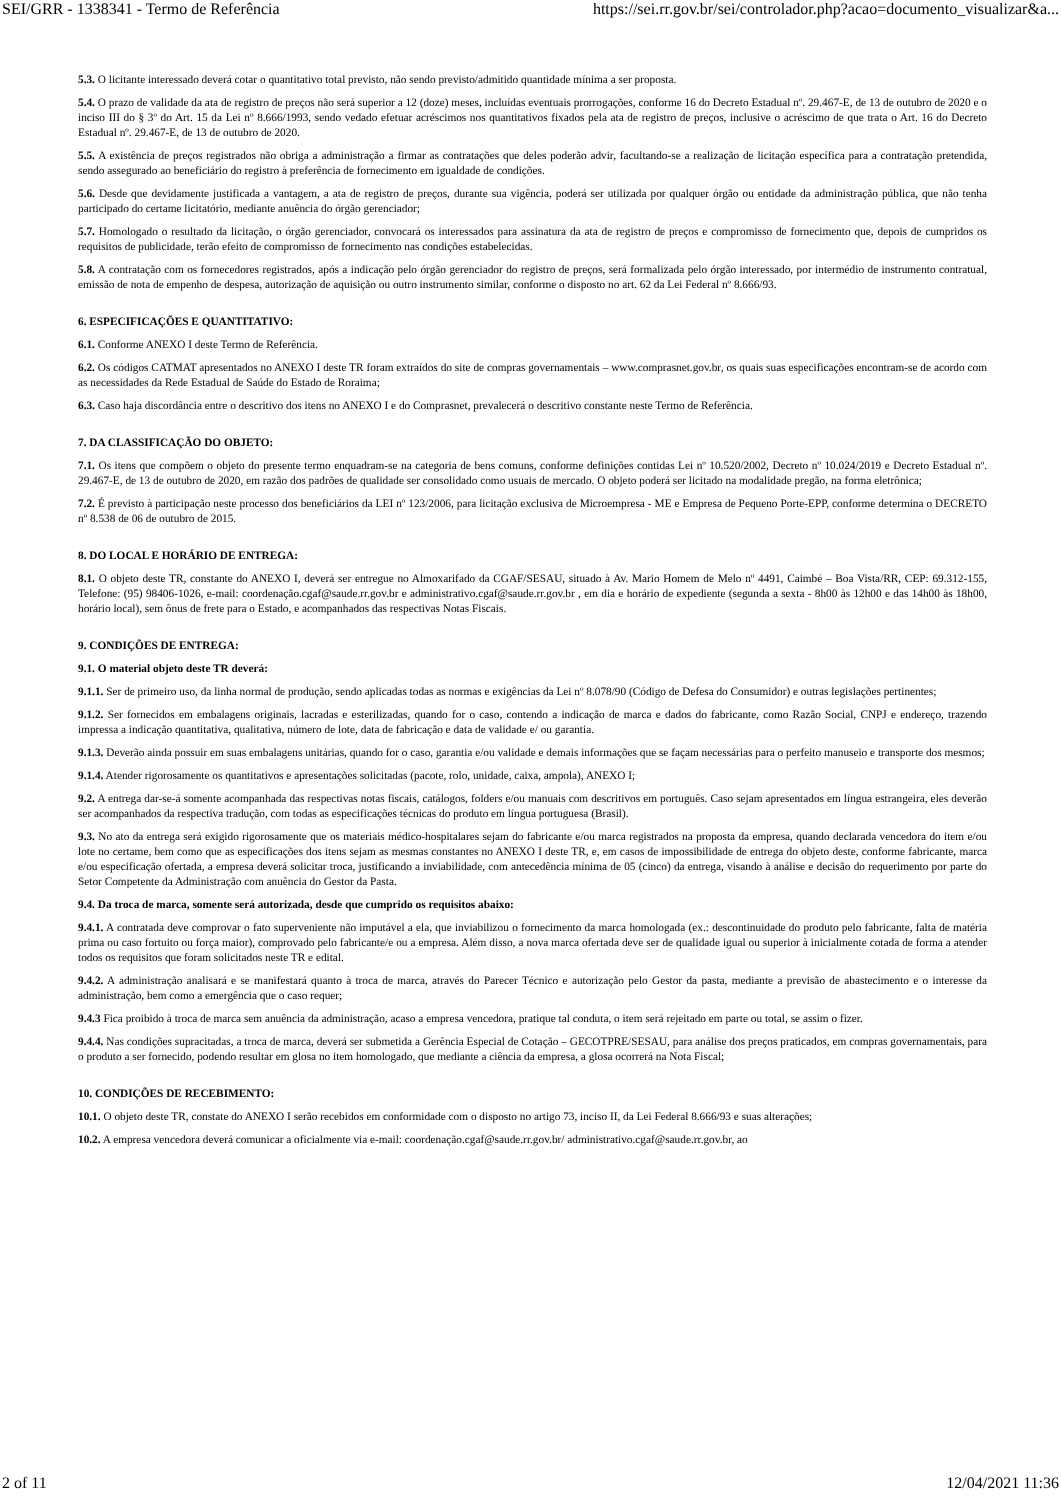SEI/GRR - 1338341 - Termo de Referência https://sei.rr.gov.br/sei/controlador.php?acao=documento_visualizar&a...
5.3. O licitante interessado deverá cotar o quantitativo total previsto, não sendo previsto/admitido quantidade mínima a ser proposta.
5.4. O prazo de validade da ata de registro de preços não será superior a 12 (doze) meses, incluídas eventuais prorrogações, conforme 16 do Decreto Estadual nº. 29.467-E, de 13 de outubro de 2020 e o inciso III do § 3º do Art. 15 da Lei nº 8.666/1993, sendo vedado efetuar acréscimos nos quantitativos fixados pela ata de registro de preços, inclusive o acréscimo de que trata o Art. 16 do Decreto Estadual nº. 29.467-E, de 13 de outubro de 2020.
5.5. A existência de preços registrados não obriga a administração a firmar as contratações que deles poderão advir, facultando-se a realização de licitação específica para a contratação pretendida, sendo assegurado ao beneficiário do registro à preferência de fornecimento em igualdade de condições.
5.6. Desde que devidamente justificada a vantagem, a ata de registro de preços, durante sua vigência, poderá ser utilizada por qualquer órgão ou entidade da administração pública, que não tenha participado do certame licitatório, mediante anuência do órgão gerenciador;
5.7. Homologado o resultado da licitação, o órgão gerenciador, convocará os interessados para assinatura da ata de registro de preços e compromisso de fornecimento que, depois de cumpridos os requisitos de publicidade, terão efeito de compromisso de fornecimento nas condições estabelecidas.
5.8. A contratação com os fornecedores registrados, após a indicação pelo órgão gerenciador do registro de preços, será formalizada pelo órgão interessado, por intermédio de instrumento contratual, emissão de nota de empenho de despesa, autorização de aquisição ou outro instrumento similar, conforme o disposto no art. 62 da Lei Federal nº 8.666/93.
6. ESPECIFICAÇÕES E QUANTITATIVO:
6.1. Conforme ANEXO I deste Termo de Referência.
6.2. Os códigos CATMAT apresentados no ANEXO I deste TR foram extraídos do site de compras governamentais – www.comprasnet.gov.br, os quais suas especificações encontram-se de acordo com as necessidades da Rede Estadual de Saúde do Estado de Roraima;
6.3. Caso haja discordância entre o descritivo dos itens no ANEXO I e do Comprasnet, prevalecerá o descritivo constante neste Termo de Referência.
7. DA CLASSIFICAÇÃO DO OBJETO:
7.1. Os itens que compõem o objeto do presente termo enquadram-se na categoria de bens comuns, conforme definições contidas Lei nº 10.520/2002, Decreto nº 10.024/2019 e Decreto Estadual nº. 29.467-E, de 13 de outubro de 2020, em razão dos padrões de qualidade ser consolidado como usuais de mercado. O objeto poderá ser licitado na modalidade pregão, na forma eletrônica;
7.2. É previsto à participação neste processo dos beneficiários da LEI nº 123/2006, para licitação exclusiva de Microempresa - ME e Empresa de Pequeno Porte-EPP, conforme determina o DECRETO nº 8.538 de 06 de outubro de 2015.
8. DO LOCAL E HORÁRIO DE ENTREGA:
8.1. O objeto deste TR, constante do ANEXO I, deverá ser entregue no Almoxarifado da CGAF/SESAU, situado à Av. Mario Homem de Melo nº 4491, Caimbé – Boa Vista/RR, CEP: 69.312-155, Telefone: (95) 98406-1026, e-mail: coordenação.cgaf@saude.rr.gov.br e administrativo.cgaf@saude.rr.gov.br , em dia e horário de expediente (segunda a sexta - 8h00 às 12h00 e das 14h00 às 18h00, horário local), sem ônus de frete para o Estado, e acompanhados das respectivas Notas Fiscais.
9. CONDIÇÕES DE ENTREGA:
9.1. O material objeto deste TR deverá:
9.1.1. Ser de primeiro uso, da linha normal de produção, sendo aplicadas todas as normas e exigências da Lei nº 8.078/90 (Código de Defesa do Consumidor) e outras legislações pertinentes;
9.1.2. Ser fornecidos em embalagens originais, lacradas e esterilizadas, quando for o caso, contendo a indicação de marca e dados do fabricante, como Razão Social, CNPJ e endereço, trazendo impressa a indicação quantitativa, qualitativa, número de lote, data de fabricação e data de validade e/ ou garantia.
9.1.3. Deverão ainda possuir em suas embalagens unitárias, quando for o caso, garantia e/ou validade e demais informações que se façam necessárias para o perfeito manuseio e transporte dos mesmos;
9.1.4. Atender rigorosamente os quantitativos e apresentações solicitadas (pacote, rolo, unidade, caixa, ampola), ANEXO I;
9.2. A entrega dar-se-á somente acompanhada das respectivas notas fiscais, catálogos, folders e/ou manuais com descritivos em português. Caso sejam apresentados em língua estrangeira, eles deverão ser acompanhados da respectiva tradução, com todas as especificações técnicas do produto em língua portuguesa (Brasil).
9.3. No ato da entrega será exigido rigorosamente que os materiais médico-hospitalares sejam do fabricante e/ou marca registrados na proposta da empresa, quando declarada vencedora do item e/ou lote no certame, bem como que as especificações dos itens sejam as mesmas constantes no ANEXO I deste TR, e, em casos de impossibilidade de entrega do objeto deste, conforme fabricante, marca e/ou especificação ofertada, a empresa deverá solicitar troca, justificando a inviabilidade, com antecedência mínima de 05 (cinco) da entrega, visando à análise e decisão do requerimento por parte do Setor Competente da Administração com anuência do Gestor da Pasta.
9.4. Da troca de marca, somente será autorizada, desde que cumprido os requisitos abaixo:
9.4.1. A contratada deve comprovar o fato superveniente não imputável a ela, que inviabilizou o fornecimento da marca homologada (ex.: descontinuidade do produto pelo fabricante, falta de matéria prima ou caso fortuito ou força maior), comprovado pelo fabricante/e ou a empresa. Além disso, a nova marca ofertada deve ser de qualidade igual ou superior à inicialmente cotada de forma a atender todos os requisitos que foram solicitados neste TR e edital.
9.4.2. A administração analisará e se manifestará quanto à troca de marca, através do Parecer Técnico e autorização pelo Gestor da pasta, mediante a previsão de abastecimento e o interesse da administração, bem como a emergência que o caso requer;
9.4.3 Fica proibido à troca de marca sem anuência da administração, acaso a empresa vencedora, pratique tal conduta, o item será rejeitado em parte ou total, se assim o fizer.
9.4.4. Nas condições supracitadas, a troca de marca, deverá ser submetida a Gerência Especial de Cotação – GECOTPRE/SESAU, para análise dos preços praticados, em compras governamentais, para o produto a ser fornecido, podendo resultar em glosa no item homologado, que mediante a ciência da empresa, a glosa ocorrerá na Nota Fiscal;
10. CONDIÇÕES DE RECEBIMENTO:
10.1. O objeto deste TR, constate do ANEXO I serão recebidos em conformidade com o disposto no artigo 73, inciso II, da Lei Federal 8.666/93 e suas alterações;
10.2. A empresa vencedora deverá comunicar a oficialmente via e-mail: coordenação.cgaf@saude.rr.gov.br/ administrativo.cgaf@saude.rr.gov.br, ao
2 of 11 12/04/2021 11:36